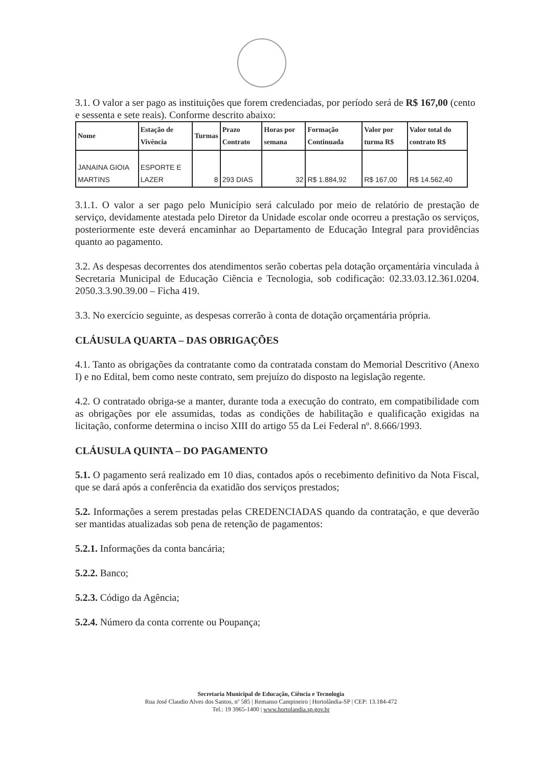3.1. O valor a ser pago as instituições que forem credenciadas, por período será de R$ 167,00 (cento e sessenta e sete reais). Conforme descrito abaixo:
| Nome | Estação de Vivência | Turmas | Prazo Contrato | Horas por semana | Formação Continuada | Valor por turma R$ | Valor total do contrato R$ |
| --- | --- | --- | --- | --- | --- | --- | --- |
| JANAINA GIOIA MARTINS | ESPORTE E LAZER | 8 | 293 DIAS | 32 | R$ 1.884,92 | R$ 167,00 | R$ 14.562,40 |
3.1.1. O valor a ser pago pelo Município será calculado por meio de relatório de prestação de serviço, devidamente atestada pelo Diretor da Unidade escolar onde ocorreu a prestação os serviços, posteriormente este deverá encaminhar ao Departamento de Educação Integral para providências quanto ao pagamento.
3.2. As despesas decorrentes dos atendimentos serão cobertas pela dotação orçamentária vinculada à Secretaria Municipal de Educação Ciência e Tecnologia, sob codificação: 02.33.03.12.361.0204. 2050.3.3.90.39.00 – Ficha 419.
3.3. No exercício seguinte, as despesas correrão à conta de dotação orçamentária própria.
CLÁUSULA QUARTA – DAS OBRIGAÇÕES
4.1. Tanto as obrigações da contratante como da contratada constam do Memorial Descritivo (Anexo I) e no Edital, bem como neste contrato, sem prejuízo do disposto na legislação regente.
4.2. O contratado obriga-se a manter, durante toda a execução do contrato, em compatibilidade com as obrigações por ele assumidas, todas as condições de habilitação e qualificação exigidas na licitação, conforme determina o inciso XIII do artigo 55 da Lei Federal nº. 8.666/1993.
CLÁUSULA QUINTA – DO PAGAMENTO
5.1. O pagamento será realizado em 10 dias, contados após o recebimento definitivo da Nota Fiscal, que se dará após a conferência da exatidão dos serviços prestados;
5.2. Informações a serem prestadas pelas CREDENCIADAS quando da contratação, e que deverão ser mantidas atualizadas sob pena de retenção de pagamentos:
5.2.1. Informações da conta bancária;
5.2.2. Banco;
5.2.3. Código da Agência;
5.2.4. Número da conta corrente ou Poupança;
Secretaria Municipal de Educação, Ciência e Tecnologia
Rua José Claudio Alves dos Santos, nº 585 | Remanso Campineiro | Hortolândia-SP | CEP: 13.184-472
Tel.: 19 3965-1400 | www.hortolandia.sp.gov.br